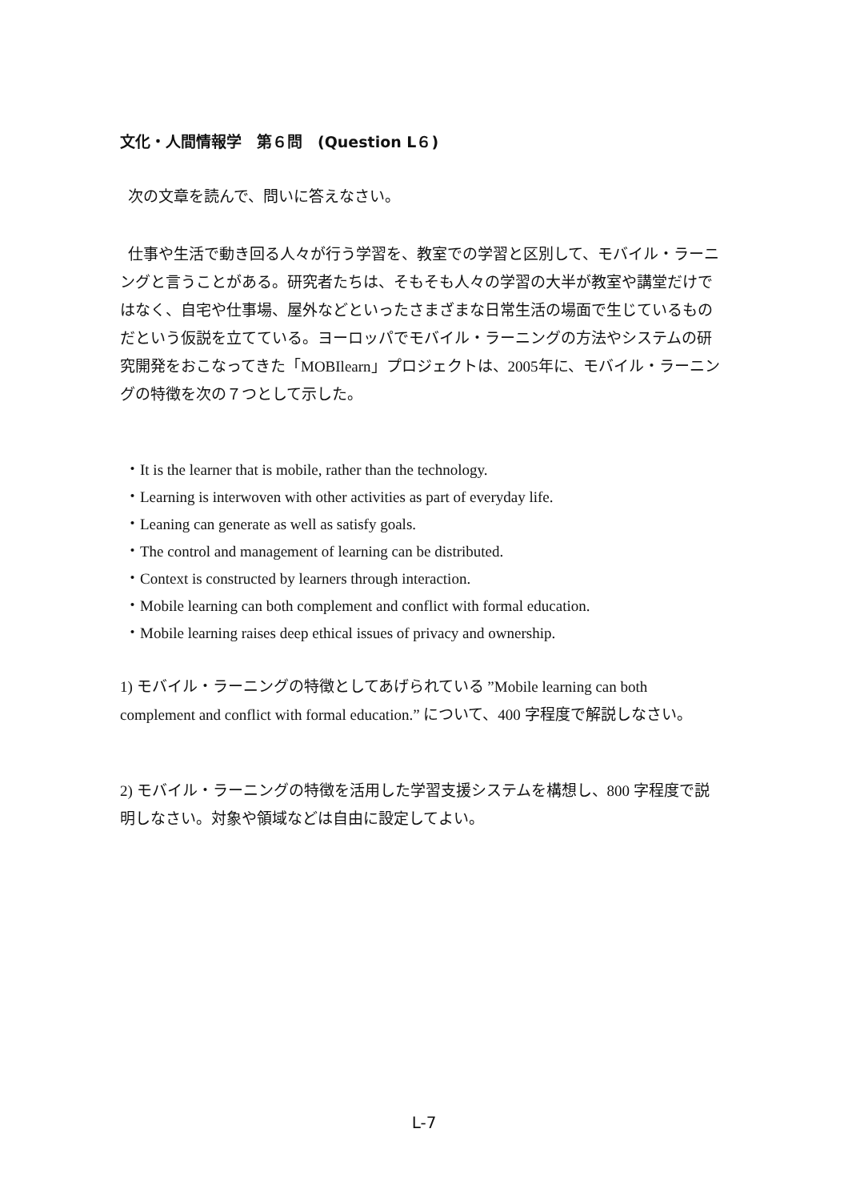文化・人間情報学　第６問　(Question L６)
次の文章を読んで、問いに答えなさい。
仕事や生活で動き回る人々が行う学習を、教室での学習と区別して、モバイル・ラーニングと言うことがある。研究者たちは、そもそも人々の学習の大半が教室や講堂だけではなく、自宅や仕事場、屋外などといったさまざまな日常生活の場面で生じているものだという仮説を立てている。ヨーロッパでモバイル・ラーニングの方法やシステムの研究開発をおこなってきた「MOBIlearn」プロジェクトは、2005年に、モバイル・ラーニングの特徴を次の７つとして示した。
・It is the learner that is mobile, rather than the technology.
・Learning is interwoven with other activities as part of everyday life.
・Leaning can generate as well as satisfy goals.
・The control and management of learning can be distributed.
・Context is constructed by learners through interaction.
・Mobile learning can both complement and conflict with formal education.
・Mobile learning raises deep ethical issues of privacy and ownership.
1) モバイル・ラーニングの特徴としてあげられている ”Mobile learning can both complement and conflict with formal education.” について、400 字程度で解説しなさい。
2) モバイル・ラーニングの特徴を活用した学習支援システムを構想し、800 字程度で説明しなさい。対象や領域などは自由に設定してよい。
L-7